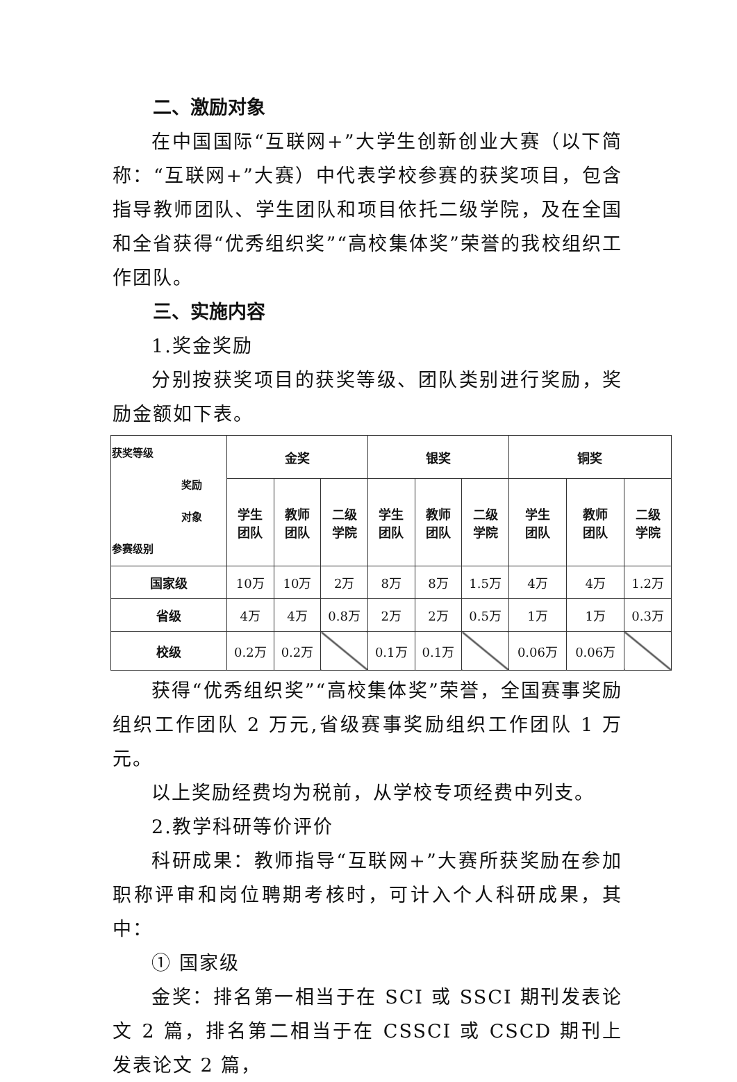二、激励对象
在中国国际“互联网+”大学生创新创业大赛（以下简称：“互联网+”大赛）中代表学校参赛的获奖项目，包含指导教师团队、学生团队和项目依托二级学院，及在全国和全省获得“优秀组织奖”“高校集体奖”荣誉的我校组织工作团队。
三、实施内容
1.奖金奖励
分别按获奖项目的获奖等级、团队类别进行奖励，奖励金额如下表。
| 获奖等级 奖励 对象 参赛级别 | 金奖 | | | 银奖 | | | 铜奖 | | |
| --- | --- | --- | --- | --- | --- | --- | --- | --- | --- |
| | 学生 团队 | 教师 团队 | 二级 学院 | 学生 团队 | 教师 团队 | 二级 学院 | 学生 团队 | 教师 团队 | 二级 学院 |
| 国家级 | 10万 | 10万 | 2万 | 8万 | 8万 | 1.5万 | 4万 | 4万 | 1.2万 |
| 省级 | 4万 | 4万 | 0.8万 | 2万 | 2万 | 0.5万 | 1万 | 1万 | 0.3万 |
| 校级 | 0.2万 | 0.2万 | | 0.1万 | 0.1万 | | 0.06万 | 0.06万 | |
获得“优秀组织奖”“高校集体奖”荣誉，全国赛事奖励组织工作团队 2 万元,省级赛事奖励组织工作团队 1 万元。
以上奖励经费均为税前，从学校专项经费中列支。
2.教学科研等价评价
科研成果：教师指导“互联网+”大赛所获奖励在参加职称评审和岗位聘期考核时，可计入个人科研成果，其中：
① 国家级
金奖：排名第一相当于在 SCI 或 SSCI 期刊发表论文 2 篇，排名第二相当于在 CSSCI 或 CSCD 期刊上发表论文 2 篇，